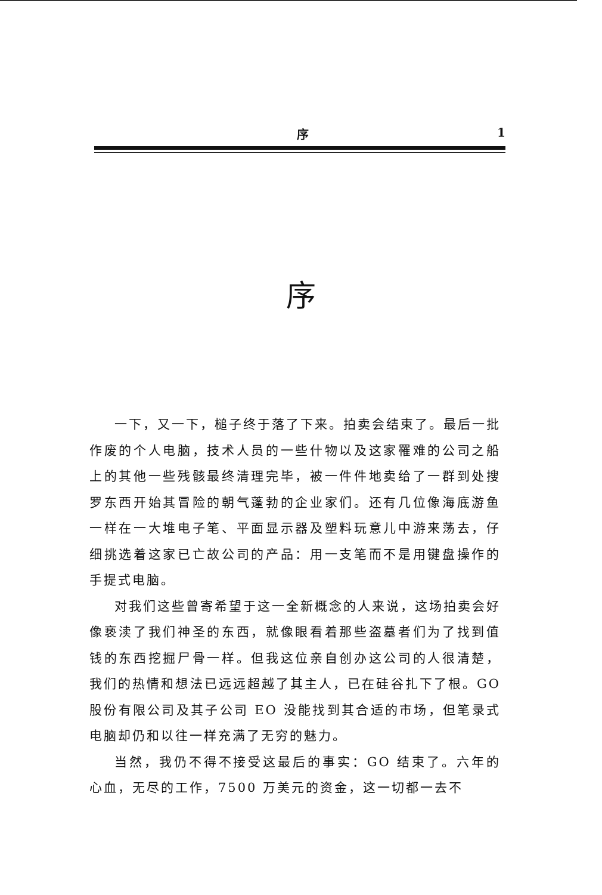序 1
序
一下，又一下，槌子终于落了下来。拍卖会结束了。最后一批作废的个人电脑，技术人员的一些什物以及这家罹难的公司之船上的其他一些残骸最终清理完毕，被一件件地卖给了一群到处搜罗东西开始其冒险的朝气蓬勃的企业家们。还有几位像海底游鱼一样在一大堆电子笔、平面显示器及塑料玩意儿中游来荡去，仔细挑选着这家已亡故公司的产品：用一支笔而不是用键盘操作的手提式电脑。
对我们这些曾寄希望于这一全新概念的人来说，这场拍卖会好像亵渎了我们神圣的东西，就像眼看着那些盗墓者们为了找到值钱的东西挖掘尸骨一样。但我这位亲自创办这公司的人很清楚，我们的热情和想法已远远超越了其主人，已在硅谷扎下了根。GO 股份有限公司及其子公司 EO 没能找到其合适的市场，但笔录式电脑却仍和以往一样充满了无穷的魅力。
当然，我仍不得不接受这最后的事实：GO 结束了。六年的心血，无尽的工作，7500 万美元的资金，这一切都一去不